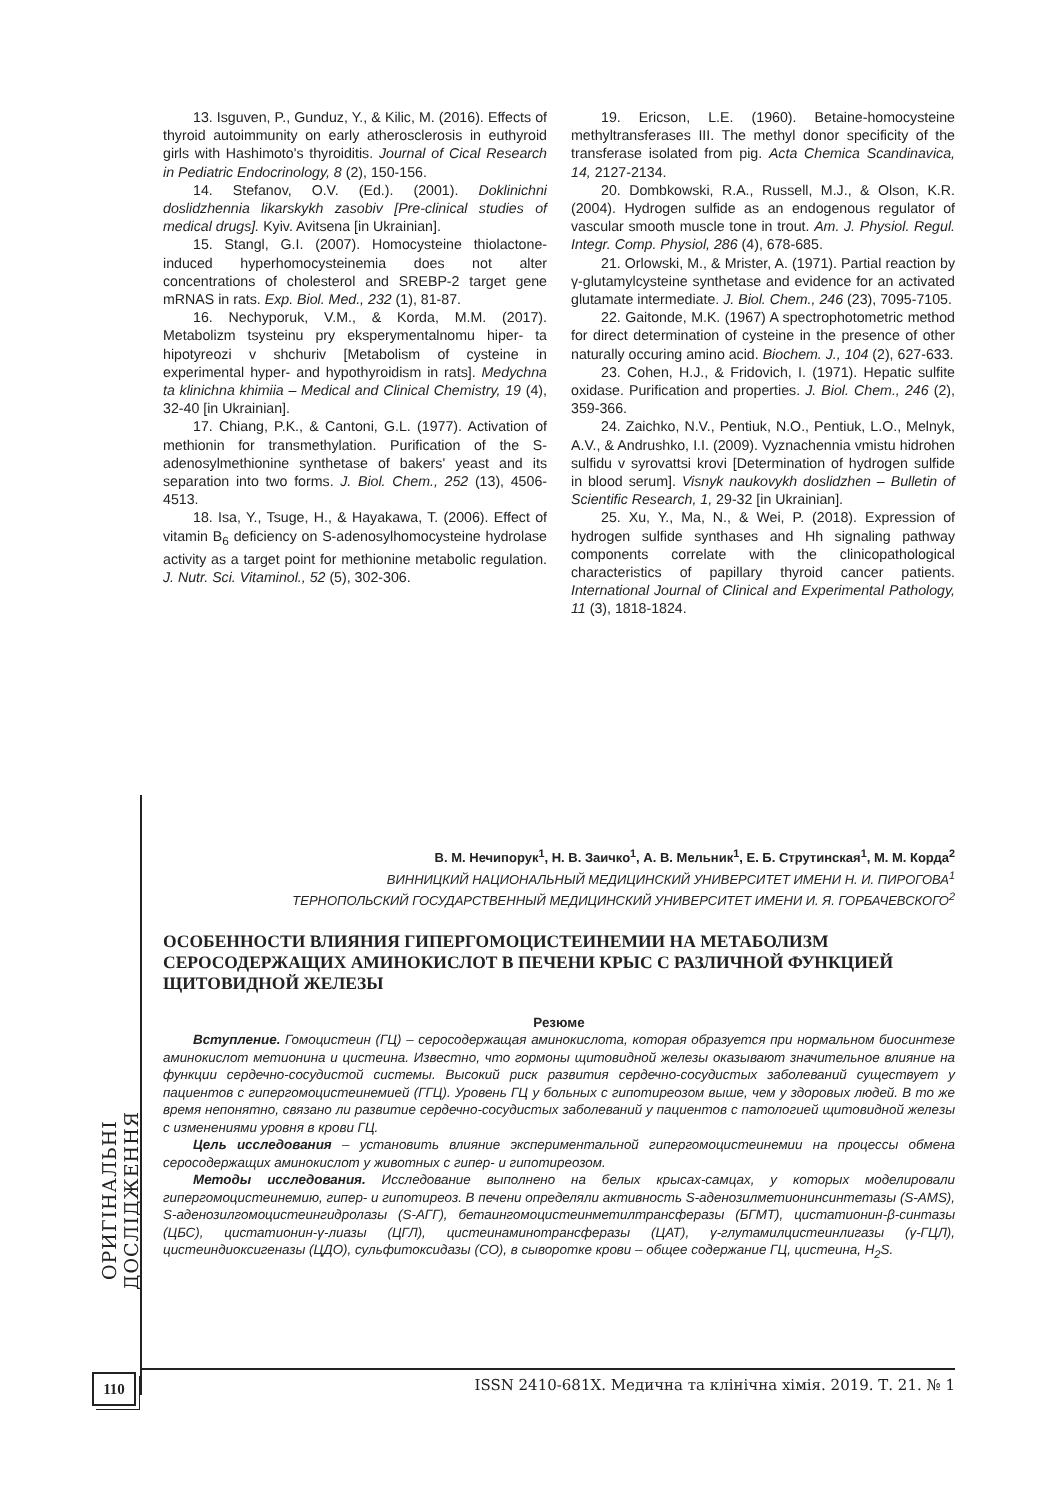13. Isguven, P., Gunduz, Y., & Kilic, M. (2016). Effects of thyroid autoimmunity on early atherosclerosis in euthyroid girls with Hashimoto's thyroiditis. Journal of Cical Research in Pediatric Endocrinology, 8 (2), 150-156.
14. Stefanov, O.V. (Ed.). (2001). Doklinichni doslidzhennia likarskykh zasobiv [Pre-clinical studies of medical drugs]. Kyiv. Avitsena [in Ukrainian].
15. Stangl, G.I. (2007). Homocysteine thiolactone-induced hyperhomocysteinemia does not alter concentrations of cholesterol and SREBP-2 target gene mRNAS in rats. Exp. Biol. Med., 232 (1), 81-87.
16. Nechyporuk, V.M., & Korda, M.M. (2017). Metabolizm tsysteinu pry eksperymentalnomu hiper- ta hipotyreozi v shchuriv [Metabolism of cysteine in experimental hyper- and hypothyroidism in rats]. Medychna ta klinichna khimiia – Medical and Clinical Chemistry, 19 (4), 32-40 [in Ukrainian].
17. Chiang, P.K., & Cantoni, G.L. (1977). Activation of methionin for transmethylation. Purification of the S-adenosylmethionine synthetase of bakers' yeast and its separation into two forms. J. Biol. Chem., 252 (13), 4506-4513.
18. Isa, Y., Tsuge, H., & Hayakawa, T. (2006). Effect of vitamin B<sub>6</sub> deficiency on S-adenosylhomocysteine hydrolase activity as a target point for methionine metabolic regulation. J. Nutr. Sci. Vitaminol., 52 (5), 302-306.
19. Ericson, L.E. (1960). Betaine-homocysteine methyltransferases III. The methyl donor specificity of the transferase isolated from pig. Acta Chemica Scandinavica, 14, 2127-2134.
20. Dombkowski, R.A., Russell, M.J., & Olson, K.R. (2004). Hydrogen sulfide as an endogenous regulator of vascular smooth muscle tone in trout. Am. J. Physiol. Regul. Integr. Comp. Physiol, 286 (4), 678-685.
21. Orlowski, M., & Mrister, A. (1971). Partial reaction by γ-glutamylcysteine synthetase and evidence for an activated glutamate intermediate. J. Biol. Chem., 246 (23), 7095-7105.
22. Gaitonde, M.K. (1967) A spectrophotometric method for direct determination of cysteine in the presence of other naturally occuring amino acid. Biochem. J., 104 (2), 627-633.
23. Cohen, H.J., & Fridovich, I. (1971). Hepatic sulfite oxidase. Purification and properties. J. Biol. Chem., 246 (2), 359-366.
24. Zaichko, N.V., Pentiuk, N.O., Pentiuk, L.O., Melnyk, A.V., & Andrushko, I.I. (2009). Vyznachennia vmistu hidrohen sulfidu v syrovattsi krovi [Determination of hydrogen sulfide in blood serum]. Visnyk naukovykh doslidzhen – Bulletin of Scientific Research, 1, 29-32 [in Ukrainian].
25. Xu, Y., Ma, N., & Wei, P. (2018). Expression of hydrogen sulfide synthases and Hh signaling pathway components correlate with the clinicopathological characteristics of papillary thyroid cancer patients. International Journal of Clinical and Experimental Pathology, 11 (3), 1818-1824.
ОРИГІНАЛЬНІ ДОСЛІДЖЕННЯ
В. М. Нечипорук<sup>1</sup>, Н. В. Заичко<sup>1</sup>, А. В. Мельник<sup>1</sup>, Е. Б. Струтинская<sup>1</sup>, М. М. Корда<sup>2</sup>
ВИННИЦКИЙ НАЦИОНАЛЬНЫЙ МЕДИЦИНСКИЙ УНИВЕРСИТЕТ ИМЕНИ Н. И. ПИРОГОВА<sup>1</sup>
ТЕРНОПОЛЬСКИЙ ГОСУДАРСТВЕННЫЙ МЕДИЦИНСКИЙ УНИВЕРСИТЕТ ИМЕНИ И. Я. ГОРБАЧЕВСКОГО<sup>2</sup>
ОСОБЕННОСТИ ВЛИЯНИЯ ГИПЕРГОМОЦИСТЕИНЕМИИ НА МЕТАБОЛИЗМ СЕРОСОДЕРЖАЩИХ АМИНОКИСЛОТ В ПЕЧЕНИ КРЫС С РАЗЛИЧНОЙ ФУНКЦИЕЙ ЩИТОВИДНОЙ ЖЕЛЕЗЫ
Резюме
Вступление. Гомоцистеин (ГЦ) – серосодержащая аминокислота, которая образуется при нормальном биосинтезе аминокислот метионина и цистеина. Известно, что гормоны щитовидной железы оказывают значительное влияние на функции сердечно-сосудистой системы. Высокий риск развития сердечно-сосудистых заболеваний существует у пациентов с гипергомоцистеинемией (ГГЦ). Уровень ГЦ у больных с гипотиреозом выше, чем у здоровых людей. В то же время непонятно, связано ли развитие сердечно-сосудистых заболеваний у пациентов с патологией щитовидной железы с изменениями уровня в крови ГЦ.
Цель исследования – установить влияние экспериментальной гипергомоцистеинемии на процессы обмена серосодержащих аминокислот у животных с гипер- и гипотиреозом.
Методы исследования. Исследование выполнено на белых крысах-самцах, у которых моделировали гипергомоцистеинемию, гипер- и гипотиреоз. В печени определяли активность S-аденозилметионинсинтетазы (S-AMS), S-аденозилгомоцистеингидролазы (S-АГГ), бетаингомоцистеинметилтрансферазы (БГМТ), цистатионин-β-синтазы (ЦБС), цистатионин-γ-лиазы (ЦГЛ), цистеинаминотрансферазы (ЦАТ), γ-глутамилцистеинлигазы (γ-ГЦЛ), цистеиндиоксигеназы (ЦДО), сульфитоксидазы (СО), в сыворотке крови – общее содержание ГЦ, цистеина, H<sub>2</sub>S.
110
ISSN 2410-681X. Медична та клінічна хімія. 2019. Т. 21. № 1